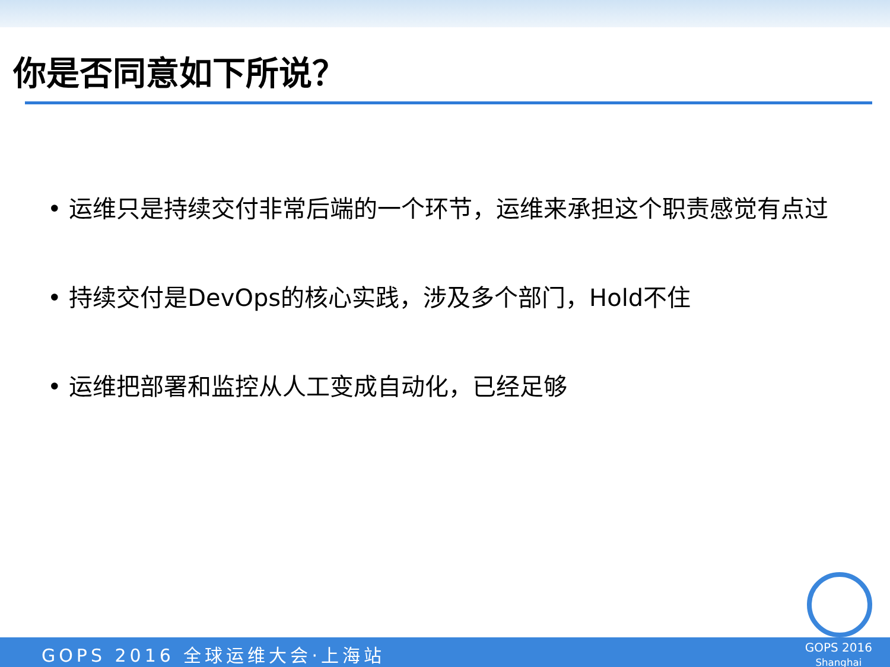你是否同意如下所说？
• 运维只是持续交付非常后端的一个环节，运维来承担这个职责感觉有点过
• 持续交付是DevOps的核心实践，涉及多个部门，Hold不住
• 运维把部署和监控从人工变成自动化，已经足够
GOPS 2016 全球运维大会·上海站
GOPS 2016
Shanghai